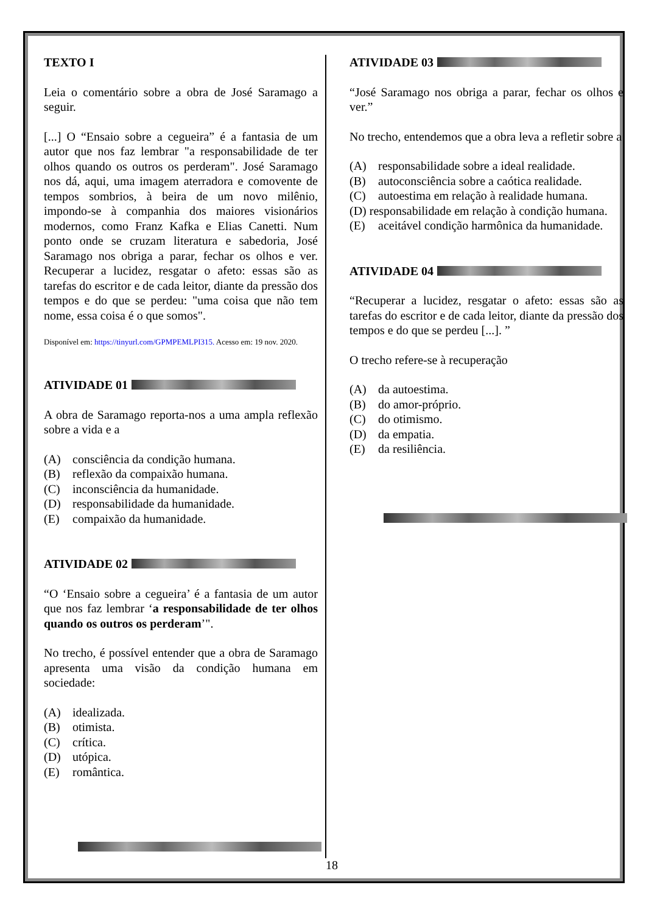TEXTO I
Leia o comentário sobre a obra de José Saramago a seguir.
[...] O “Ensaio sobre a cegueira” é a fantasia de um autor que nos faz lembrar "a responsabilidade de ter olhos quando os outros os perderam". José Saramago nos dá, aqui, uma imagem aterradora e comovente de tempos sombrios, à beira de um novo milênio, impondo-se à companhia dos maiores visionários modernos, como Franz Kafka e Elias Canetti. Num ponto onde se cruzam literatura e sabedoria, José Saramago nos obriga a parar, fechar os olhos e ver. Recuperar a lucidez, resgatar o afeto: essas são as tarefas do escritor e de cada leitor, diante da pressão dos tempos e do que se perdeu: "uma coisa que não tem nome, essa coisa é o que somos".
Disponível em: https://tinyurl.com/GPMPEMLPI315. Acesso em: 19 nov. 2020.
ATIVIDADE 01
A obra de Saramago reporta-nos a uma ampla reflexão sobre a vida e a
(A) consciência da condição humana.
(B) reflexão da compaixão humana.
(C) inconsciência da humanidade.
(D) responsabilidade da humanidade.
(E) compaixão da humanidade.
ATIVIDADE 02
“O ‘Ensaio sobre a cegueira’ é a fantasia de um autor que nos faz lembrar ‘a responsabilidade de ter olhos quando os outros os perderam’".
No trecho, é possível entender que a obra de Saramago apresenta uma visão da condição humana em sociedade:
(A) idealizada.
(B) otimista.
(C) crítica.
(D) utópica.
(E) romântica.
ATIVIDADE 03
“José Saramago nos obriga a parar, fechar os olhos e ver.”
No trecho, entendemos que a obra leva a refletir sobre a
(A) responsabilidade sobre a ideal realidade.
(B) autoconsciência sobre a caótica realidade.
(C) autoestima em relação à realidade humana.
(D) responsabilidade em relação à condição humana.
(E) aceitável condição harmônica da humanidade.
ATIVIDADE 04
“Recuperar a lucidez, resgatar o afeto: essas são as tarefas do escritor e de cada leitor, diante da pressão dos tempos e do que se perdeu [...]. ”
O trecho refere-se à recuperação
(A) da autoestima.
(B) do amor-próprio.
(C) do otimismo.
(D) da empatia.
(E) da resiliência.
18